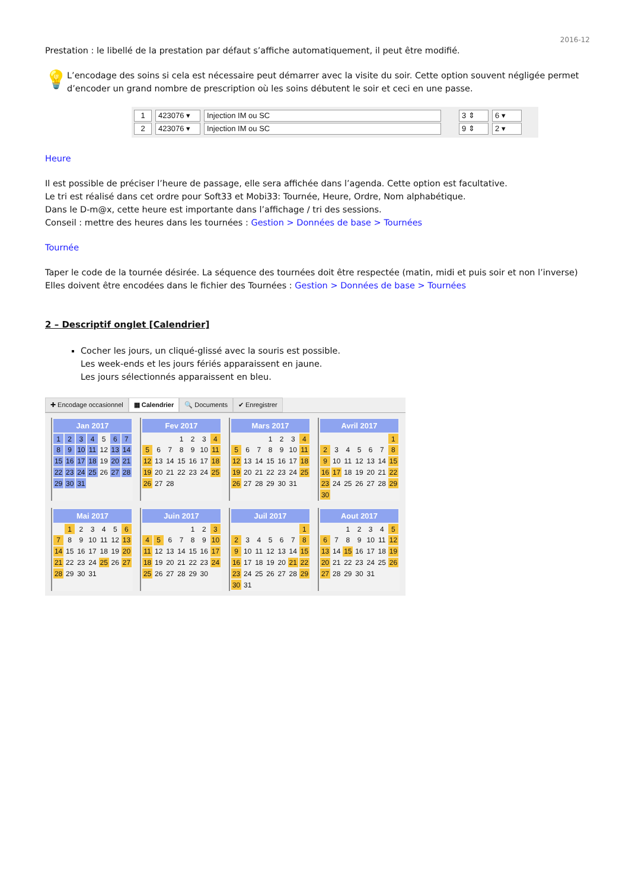2016-12
Prestation : le libellé de la prestation par défaut s’affiche automatiquement, il peut être modifié.
💡
L’encodage des soins si cela est nécessaire peut démarrer avec la visite du soir. Cette option souvent négligée permet d’encoder un grand nombre de prescription où les soins débutent le soir et ceci en une passe.
1 423076 ▾ Injection IM ou SC 3 ⇕ 6 ▾
2 423076 ▾ Injection IM ou SC 9 ⇕ 2 ▾
Heure
Il est possible de préciser l’heure de passage, elle sera affichée dans l’agenda. Cette option est facultative.
Le tri est réalisé dans cet ordre pour Soft33 et Mobi33: Tournée, Heure, Ordre, Nom alphabétique.
Dans le D-m@x, cette heure est importante dans l’affichage / tri des sessions.
Conseil : mettre des heures dans les tournées : Gestion > Données de base > Tournées
Tournée
Taper le code de la tournée désirée. La séquence des tournées doit être respectée (matin, midi et puis soir et non l’inverse)
Elles doivent être encodées dans le fichier des Tournées : Gestion > Données de base > Tournées
2 – Descriptif onglet [Calendrier]
Cocher les jours, un cliqué-glissé avec la souris est possible.
Les week-ends et les jours fériés apparaissent en jaune.
Les jours sélectionnés apparaissent en bleu.
✚ Encodage occasionnel ▦ Calendrier 🔍 Documents ✔ Enregistrer
| Jan 2017 | | | | | | |
| --- | --- | --- | --- | --- | --- | --- |
| 1 | 2 | 3 | 4 | 5 | 6 | 7 |
| 8 | 9 | 10 | 11 | 12 | 13 | 14 |
| 15 | 16 | 17 | 18 | 19 | 20 | 21 |
| 22 | 23 | 24 | 25 | 26 | 27 | 28 |
| 29 | 30 | 31 | | | | |
| Fev 2017 | | | | | | |
| --- | --- | --- | --- | --- | --- | --- |
| | | | 1 | 2 | 3 | 4 |
| 5 | 6 | 7 | 8 | 9 | 10 | 11 |
| 12 | 13 | 14 | 15 | 16 | 17 | 18 |
| 19 | 20 | 21 | 22 | 23 | 24 | 25 |
| 26 | 27 | 28 | | | | |
| Mars 2017 | | | | | | |
| --- | --- | --- | --- | --- | --- | --- |
| | | | 1 | 2 | 3 | 4 |
| 5 | 6 | 7 | 8 | 9 | 10 | 11 |
| 12 | 13 | 14 | 15 | 16 | 17 | 18 |
| 19 | 20 | 21 | 22 | 23 | 24 | 25 |
| 26 | 27 | 28 | 29 | 30 | 31 | |
| Avril 2017 | | | | | | |
| --- | --- | --- | --- | --- | --- | --- |
| | | | | | | 1 |
| 2 | 3 | 4 | 5 | 6 | 7 | 8 |
| 9 | 10 | 11 | 12 | 13 | 14 | 15 |
| 16 | 17 | 18 | 19 | 20 | 21 | 22 |
| 23 | 24 | 25 | 26 | 27 | 28 | 29 |
| 30 | | | | | | |
| Mai 2017 | | | | | | |
| --- | --- | --- | --- | --- | --- | --- |
| | 1 | 2 | 3 | 4 | 5 | 6 |
| 7 | 8 | 9 | 10 | 11 | 12 | 13 |
| 14 | 15 | 16 | 17 | 18 | 19 | 20 |
| 21 | 22 | 23 | 24 | 25 | 26 | 27 |
| 28 | 29 | 30 | 31 | | | |
| Juin 2017 | | | | | | |
| --- | --- | --- | --- | --- | --- | --- |
| | | | | 1 | 2 | 3 |
| 4 | 5 | 6 | 7 | 8 | 9 | 10 |
| 11 | 12 | 13 | 14 | 15 | 16 | 17 |
| 18 | 19 | 20 | 21 | 22 | 23 | 24 |
| 25 | 26 | 27 | 28 | 29 | 30 | |
| Juil 2017 | | | | | | |
| --- | --- | --- | --- | --- | --- | --- |
| | | | | | | 1 |
| 2 | 3 | 4 | 5 | 6 | 7 | 8 |
| 9 | 10 | 11 | 12 | 13 | 14 | 15 |
| 16 | 17 | 18 | 19 | 20 | 21 | 22 |
| 23 | 24 | 25 | 26 | 27 | 28 | 29 |
| 30 | 31 | | | | | |
| Aout 2017 | | | | | | |
| --- | --- | --- | --- | --- | --- | --- |
| | | 1 | 2 | 3 | 4 | 5 |
| 6 | 7 | 8 | 9 | 10 | 11 | 12 |
| 13 | 14 | 15 | 16 | 17 | 18 | 19 |
| 20 | 21 | 22 | 23 | 24 | 25 | 26 |
| 27 | 28 | 29 | 30 | 31 | | |